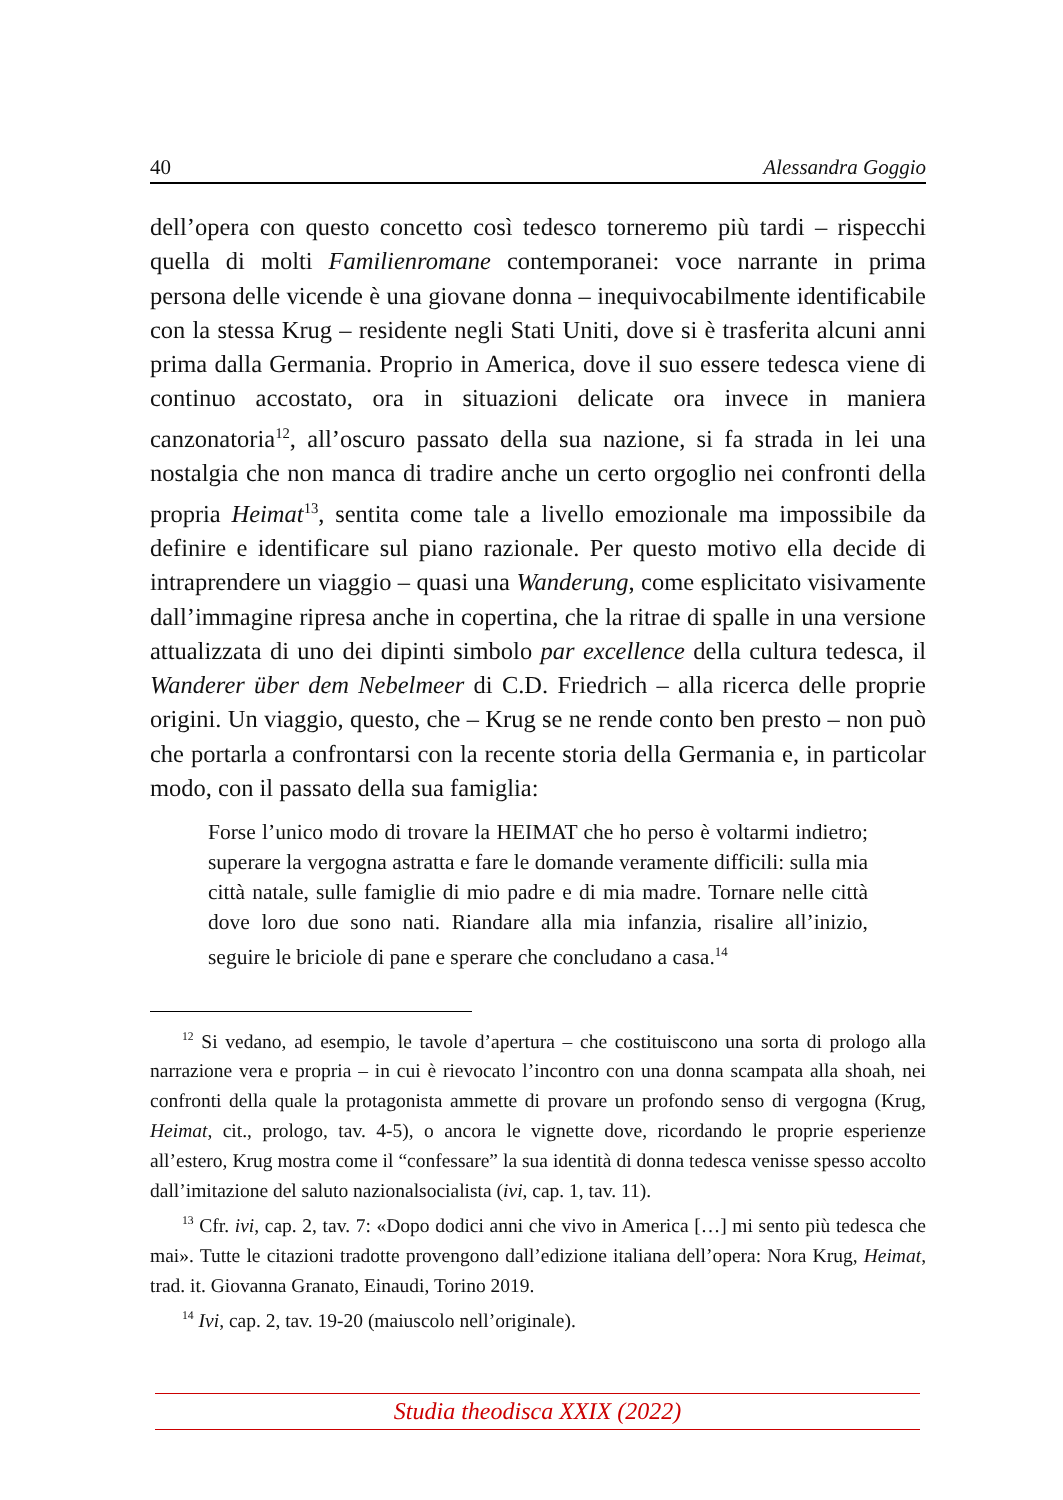40 Alessandra Goggio
dell’opera con questo concetto così tedesco torneremo più tardi – rispecchi quella di molti Familienromane contemporanei: voce narrante in prima persona delle vicende è una giovane donna – inequivocabilmente identificabile con la stessa Krug – residente negli Stati Uniti, dove si è trasferita alcuni anni prima dalla Germania. Proprio in America, dove il suo essere tedesca viene di continuo accostato, ora in situazioni delicate ora invece in maniera canzonatoria<sup>12</sup>, all’oscuro passato della sua nazione, si fa strada in lei una nostalgia che non manca di tradire anche un certo orgoglio nei confronti della propria Heimat<sup>13</sup>, sentita come tale a livello emozionale ma impossibile da definire e identificare sul piano razionale. Per questo motivo ella decide di intraprendere un viaggio – quasi una Wanderung, come esplicitato visivamente dall’immagine ripresa anche in copertina, che la ritrae di spalle in una versione attualizzata di uno dei dipinti simbolo par excellence della cultura tedesca, il Wanderer über dem Nebelmeer di C.D. Friedrich – alla ricerca delle proprie origini. Un viaggio, questo, che – Krug se ne rende conto ben presto – non può che portarla a confrontarsi con la recente storia della Germania e, in particolar modo, con il passato della sua famiglia:
Forse l’unico modo di trovare la HEIMAT che ho perso è voltarmi indietro; superare la vergogna astratta e fare le domande veramente difficili: sulla mia città natale, sulle famiglie di mio padre e di mia madre. Tornare nelle città dove loro due sono nati. Riandare alla mia infanzia, risalire all’inizio, seguire le briciole di pane e sperare che concludano a casa.<sup>14</sup>
<sup>12</sup> Si vedano, ad esempio, le tavole d’apertura – che costituiscono una sorta di prologo alla narrazione vera e propria – in cui è rievocato l’incontro con una donna scampata alla shoah, nei confronti della quale la protagonista ammette di provare un profondo senso di vergogna (Krug, Heimat, cit., prologo, tav. 4-5), o ancora le vignette dove, ricordando le proprie esperienze all’estero, Krug mostra come il “confessare” la sua identità di donna tedesca venisse spesso accolto dall’imitazione del saluto nazionalsocialista (ivi, cap. 1, tav. 11).
<sup>13</sup> Cfr. ivi, cap. 2, tav. 7: «Dopo dodici anni che vivo in America […] mi sento più tedesca che mai». Tutte le citazioni tradotte provengono dall’edizione italiana dell’opera: Nora Krug, Heimat, trad. it. Giovanna Granato, Einaudi, Torino 2019.
<sup>14</sup> Ivi, cap. 2, tav. 19-20 (maiuscolo nell’originale).
Studia theodisca XXIX (2022)